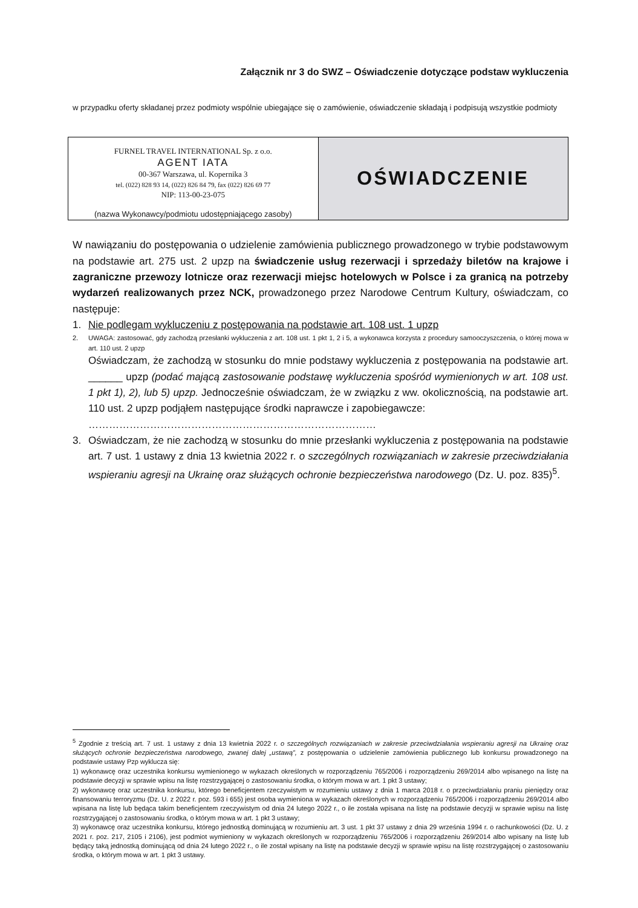Załącznik nr 3 do SWZ – Oświadczenie dotyczące podstaw wykluczenia
w przypadku oferty składanej przez podmioty wspólnie ubiegające się o zamówienie, oświadczenie składają i podpisują wszystkie podmioty
| FURNEL TRAVEL INTERNATIONAL Sp. z o.o. AGENT IATA 00-367 Warszawa, ul. Kopernika 3 tel. (022) 828 93 14, (022) 826 84 79, fax (022) 826 69 77 NIP: 113-00-23-075 (nazwa Wykonawcy/podmiotu udostępniającego zasoby) | OŚWIADCZENIE |
W nawiązaniu do postępowania o udzielenie zamówienia publicznego prowadzonego w trybie podstawowym na podstawie art. 275 ust. 2 upzp na świadczenie usług rezerwacji i sprzedaży biletów na krajowe i zagraniczne przewozy lotnicze oraz rezerwacji miejsc hotelowych w Polsce i za granicą na potrzeby wydarzeń realizowanych przez NCK, prowadzonego przez Narodowe Centrum Kultury, oświadczam, co następuje:
1. Nie podlegam wykluczeniu z postępowania na podstawie art. 108 ust. 1 upzp
2. UWAGA: zastosować, gdy zachodzą przesłanki wykluczenia z art. 108 ust. 1 pkt 1, 2 i 5, a wykonawca korzysta z procedury samooczyszczenia, o której mowa w art. 110 ust. 2 upzp
Oświadczam, że zachodzą w stosunku do mnie podstawy wykluczenia z postępowania na podstawie art. ______ upzp (podać mającą zastosowanie podstawę wykluczenia spośród wymienionych w art. 108 ust. 1 pkt 1), 2), lub 5) upzp. Jednocześnie oświadczam, że w związku z ww. okolicznością, na podstawie art. 110 ust. 2 upzp podjąłem następujące środki naprawcze i zapobiegawcze:
…………………………………………………………………………
3. Oświadczam, że nie zachodzą w stosunku do mnie przesłanki wykluczenia z postępowania na podstawie art. 7 ust. 1 ustawy z dnia 13 kwietnia 2022 r. o szczególnych rozwiązaniach w zakresie przeciwdziałania wspieraniu agresji na Ukrainę oraz służących ochronie bezpieczeństwa narodowego (Dz. U. poz. 835)<sup>5</sup>.
<sup>5</sup> Zgodnie z treścią art. 7 ust. 1 ustawy z dnia 13 kwietnia 2022 r. o szczególnych rozwiązaniach w zakresie przeciwdziałania wspieraniu agresji na Ukrainę oraz służących ochronie bezpieczeństwa narodowego, zwanej dalej „ustawą”, z postępowania o udzielenie zamówienia publicznego lub konkursu prowadzonego na podstawie ustawy Pzp wyklucza się:
1) wykonawcę oraz uczestnika konkursu wymienionego w wykazach określonych w rozporządzeniu 765/2006 i rozporządzeniu 269/2014 albo wpisanego na listę na podstawie decyzji w sprawie wpisu na listę rozstrzygającej o zastosowaniu środka, o którym mowa w art. 1 pkt 3 ustawy;
2) wykonawcę oraz uczestnika konkursu, którego beneficjentem rzeczywistym w rozumieniu ustawy z dnia 1 marca 2018 r. o przeciwdziałaniu praniu pieniędzy oraz finansowaniu terroryzmu (Dz. U. z 2022 r. poz. 593 i 655) jest osoba wymieniona w wykazach określonych w rozporządzeniu 765/2006 i rozporządzeniu 269/2014 albo wpisana na listę lub będąca takim beneficjentem rzeczywistym od dnia 24 lutego 2022 r., o ile została wpisana na listę na podstawie decyzji w sprawie wpisu na listę rozstrzygającej o zastosowaniu środka, o którym mowa w art. 1 pkt 3 ustawy;
3) wykonawcę oraz uczestnika konkursu, którego jednostką dominującą w rozumieniu art. 3 ust. 1 pkt 37 ustawy z dnia 29 września 1994 r. o rachunkowości (Dz. U. z 2021 r. poz. 217, 2105 i 2106), jest podmiot wymieniony w wykazach określonych w rozporządzeniu 765/2006 i rozporządzeniu 269/2014 albo wpisany na listę lub będący taką jednostką dominującą od dnia 24 lutego 2022 r., o ile został wpisany na listę na podstawie decyzji w sprawie wpisu na listę rozstrzygającej o zastosowaniu środka, o którym mowa w art. 1 pkt 3 ustawy.